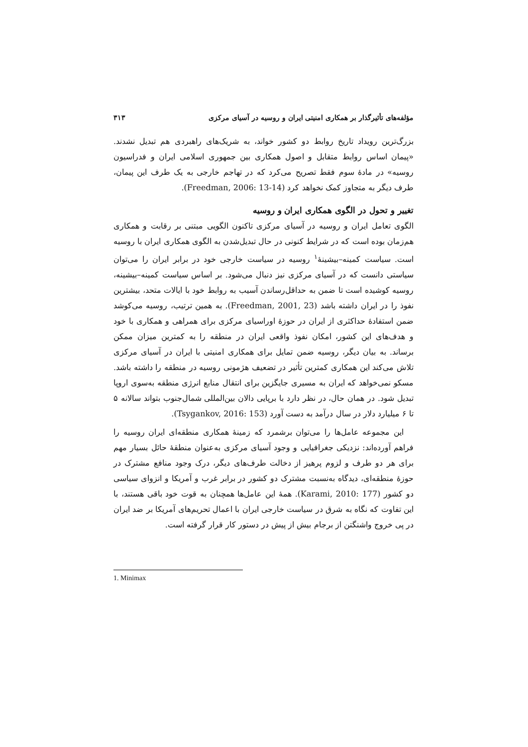مؤلفه‌های تأثیرگذار بر همکاری امنیتی ایران و روسیه در آسیای مرکزی ۳۱۳
بزرگ‌ترین رویداد تاریخ روابط دو کشور خواند، به شریک‌های راهبردی هم تبدیل نشدند. «پیمان اساس روابط متقابل و اصول همکاری بین جمهوری اسلامی ایران و فدراسیون روسیه» در مادهٔ سوم فقط تصریح می‌کرد که در تهاجم خارجی به یک طرف این پیمان، طرف دیگر به متجاوز کمک نخواهد کرد (Freedman, 2006: 13-14).
تغییر و تحول در الگوی همکاری ایران و روسیه
الگوی تعامل ایران و روسیه در آسیای مرکزی تاکنون الگویی مبتنی بر رقابت و همکاری هم‌زمان بوده است که در شرایط کنونی در حال تبدیل‌شدن به الگوی همکاری ایران با روسیه است. سیاست کمینه–بیشینهٔ<sup>۱</sup> روسیه در سیاست خارجی خود در برابر ایران را می‌توان سیاستی دانست که در آسیای مرکزی نیز دنبال می‌شود. بر اساس سیاست کمینه–بیشینه، روسیه کوشیده است تا ضمن به حداقل‌رساندن آسیب به روابط خود با ایالات متحد، بیشترین نفوذ را در ایران داشته باشد (Freedman, 2001, 23). به همین ترتیب، روسیه می‌کوشد ضمن استفادهٔ حداکثری از ایران در حوزهٔ اوراسیای مرکزی برای همراهی و همکاری با خود و هدف‌های این کشور، امکان نفوذ واقعی ایران در منطقه را به کمترین میزان ممکن برساند. به بیان دیگر، روسیه ضمن تمایل برای همکاری امنیتی با ایران در آسیای مرکزی تلاش می‌کند این همکاری کمترین تأثیر در تضعیف هژمونی روسیه در منطقه را داشته باشد. مسکو نمی‌خواهد که ایران به مسیری جایگزین برای انتقال منابع انرژی منطقه به‌سوی اروپا تبدیل شود. در همان حال، در نظر دارد با برپایی دالان بین‌المللی شمال‌جنوب بتواند سالانه ۵ تا ۶ میلیارد دلار در سال درآمد به دست آورد (Tsygankov, 2016: 153).
این مجموعه عامل‌ها را می‌توان برشمرد که زمینهٔ همکاری منطقه‌ای ایران روسیه را فراهم آورده‌اند: نزدیکی جغرافیایی و وجود آسیای مرکزی به‌عنوان منطقهٔ حائل بسیار مهم برای هر دو طرف و لزوم پرهیز از دخالت طرف‌های دیگر، درک وجود منافع مشترک در حوزهٔ منطقه‌ای، دیدگاه به‌نسبت مشترک دو کشور در برابر غرب و آمریکا و انزوای سیاسی دو کشور (Karami, 2010: 177). همهٔ این عامل‌ها همچنان به قوت خود باقی هستند، با این تفاوت که نگاه به شرق در سیاست خارجی ایران با اعمال تحریم‌های آمریکا بر ضد ایران در پی خروج واشنگتن از برجام بیش از پیش در دستور کار قرار گرفته است.
1. Minimax